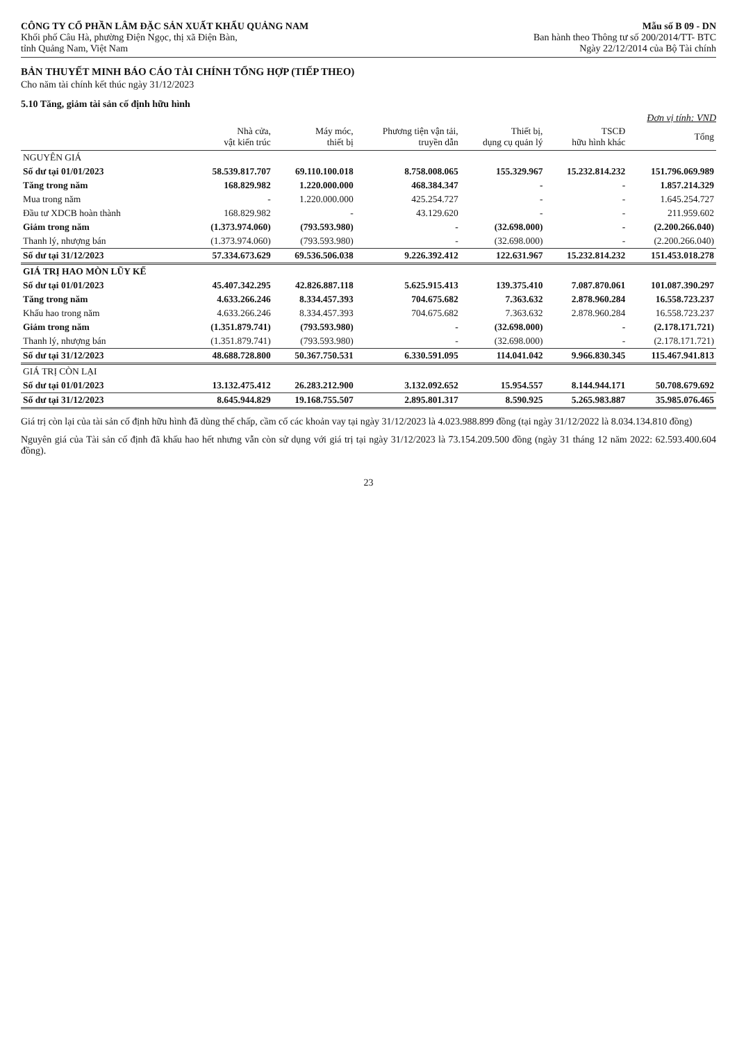CÔNG TY CỔ PHẦN LÂM ĐẶC SẢN XUẤT KHẨU QUẢNG NAM
Khối phố Câu Hà, phường Điện Ngọc, thị xã Điện Bàn,
tỉnh Quảng Nam, Việt Nam
Mẫu số B 09 - DN
Ban hành theo Thông tư số 200/2014/TT- BTC
Ngày 22/12/2014 của Bộ Tài chính
BẢN THUYẾT MINH BÁO CÁO TÀI CHÍNH TỔNG HỢP (TIẾP THEO)
Cho năm tài chính kết thúc ngày 31/12/2023
5.10 Tăng, giảm tài sản cố định hữu hình
Đơn vị tính: VND
| | Nhà cửa, vật kiến trúc | Máy móc, thiết bị | Phương tiện vận tải, truyền dẫn | Thiết bị, dụng cụ quản lý | TSCĐ hữu hình khác | Tổng |
| --- | --- | --- | --- | --- | --- | --- |
| NGUYÊN GIÁ | | | | | | |
| Số dư tại 01/01/2023 | 58.539.817.707 | 69.110.100.018 | 8.758.008.065 | 155.329.967 | 15.232.814.232 | 151.796.069.989 |
| Tăng trong năm | 168.829.982 | 1.220.000.000 | 468.384.347 | - | - | 1.857.214.329 |
| Mua trong năm | - | 1.220.000.000 | 425.254.727 | - | - | 1.645.254.727 |
| Đầu tư XDCB hoàn thành | 168.829.982 | - | 43.129.620 | - | - | 211.959.602 |
| Giảm trong năm | (1.373.974.060) | (793.593.980) | - | (32.698.000) | - | (2.200.266.040) |
| Thanh lý, nhượng bán | (1.373.974.060) | (793.593.980) | - | (32.698.000) | - | (2.200.266.040) |
| Số dư tại 31/12/2023 | 57.334.673.629 | 69.536.506.038 | 9.226.392.412 | 122.631.967 | 15.232.814.232 | 151.453.018.278 |
| GIÁ TRỊ HAO MÒN LŨY KẾ | | | | | | |
| Số dư tại 01/01/2023 | 45.407.342.295 | 42.826.887.118 | 5.625.915.413 | 139.375.410 | 7.087.870.061 | 101.087.390.297 |
| Tăng trong năm | 4.633.266.246 | 8.334.457.393 | 704.675.682 | 7.363.632 | 2.878.960.284 | 16.558.723.237 |
| Khấu hao trong năm | 4.633.266.246 | 8.334.457.393 | 704.675.682 | 7.363.632 | 2.878.960.284 | 16.558.723.237 |
| Giảm trong năm | (1.351.879.741) | (793.593.980) | - | (32.698.000) | - | (2.178.171.721) |
| Thanh lý, nhượng bán | (1.351.879.741) | (793.593.980) | - | (32.698.000) | - | (2.178.171.721) |
| Số dư tại 31/12/2023 | 48.688.728.800 | 50.367.750.531 | 6.330.591.095 | 114.041.042 | 9.966.830.345 | 115.467.941.813 |
| GIÁ TRỊ CÒN LẠI | | | | | | |
| Số dư tại 01/01/2023 | 13.132.475.412 | 26.283.212.900 | 3.132.092.652 | 15.954.557 | 8.144.944.171 | 50.708.679.692 |
| Số dư tại 31/12/2023 | 8.645.944.829 | 19.168.755.507 | 2.895.801.317 | 8.590.925 | 5.265.983.887 | 35.985.076.465 |
Giá trị còn lại của tài sản cố định hữu hình đã dùng thế chấp, cầm cố các khoản vay tại ngày 31/12/2023 là 4.023.988.899 đồng (tại ngày 31/12/2022 là 8.034.134.810 đồng)
Nguyên giá của Tài sản cố định đã khấu hao hết nhưng vẫn còn sử dụng với giá trị tại ngày 31/12/2023 là 73.154.209.500 đồng (ngày 31 tháng 12 năm 2022: 62.593.400.604 đồng).
23